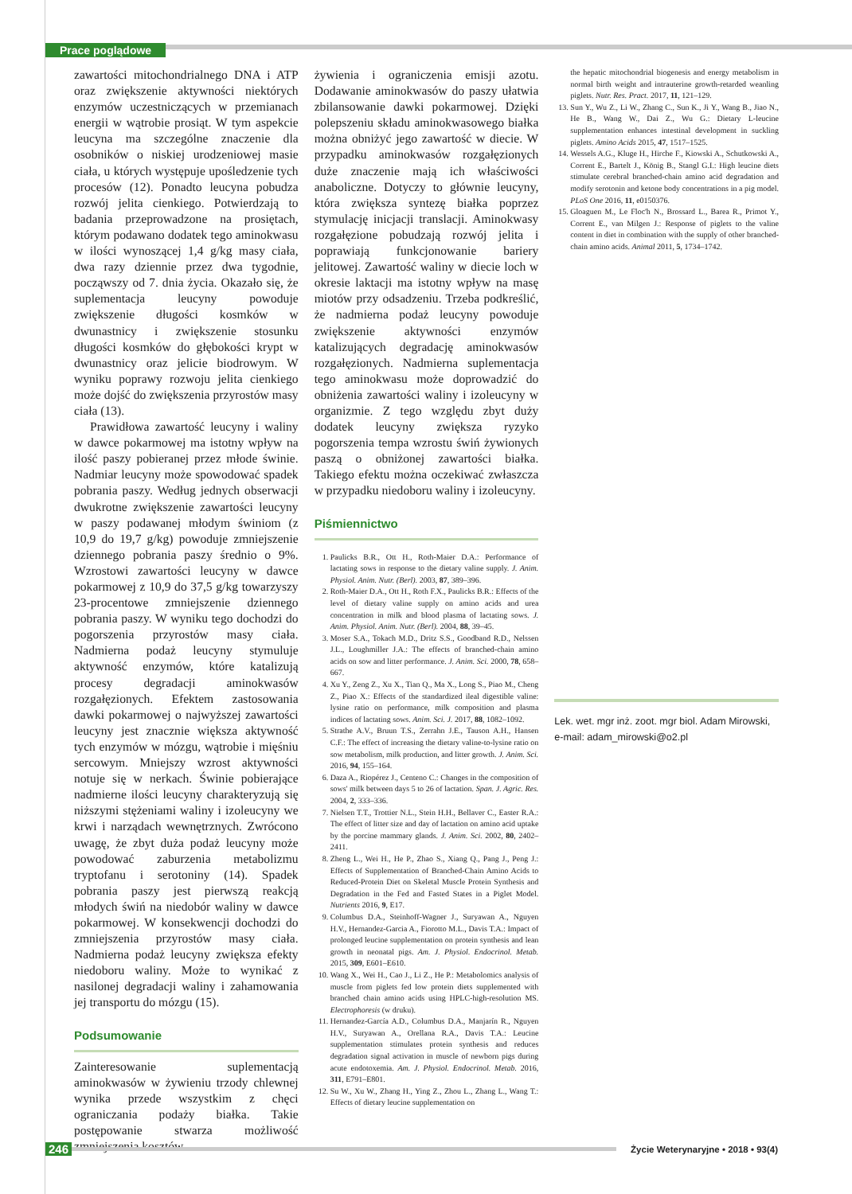Prace poglądowe
zawartości mitochondrialnego DNA i ATP oraz zwiększenie aktywności niektórych enzymów uczestniczących w przemianach energii w wątrobie prosiąt. W tym aspekcie leucyna ma szczególne znaczenie dla osobników o niskiej urodzeniowej masie ciała, u których występuje upośledzenie tych procesów (12). Ponadto leucyna pobudza rozwój jelita cienkiego. Potwierdzają to badania przeprowadzone na prosiętach, którym podawano dodatek tego aminokwasu w ilości wynoszącej 1,4 g/kg masy ciała, dwa razy dziennie przez dwa tygodnie, począwszy od 7. dnia życia. Okazało się, że suplementacja leucyny powoduje zwiększenie długości kosmków w dwunastnicy i zwiększenie stosunku długości kosmków do głębokości krypt w dwunastnicy oraz jelicie biodrowym. W wyniku poprawy rozwoju jelita cienkiego może dojść do zwiększenia przyrostów masy ciała (13).
Prawidłowa zawartość leucyny i waliny w dawce pokarmowej ma istotny wpływ na ilość paszy pobieranej przez młode świnie. Nadmiar leucyny może spowodować spadek pobrania paszy. Według jednych obserwacji dwukrotne zwiększenie zawartości leucyny w paszy podawanej młodym świniom (z 10,9 do 19,7 g/kg) powoduje zmniejszenie dziennego pobrania paszy średnio o 9%. Wzrostowi zawartości leucyny w dawce pokarmowej z 10,9 do 37,5 g/kg towarzyszy 23-procentowe zmniejszenie dziennego pobrania paszy. W wyniku tego dochodzi do pogorszenia przyrostów masy ciała. Nadmierna podaż leucyny stymuluje aktywność enzymów, które katalizują procesy degradacji aminokwasów rozgałęzionych. Efektem zastosowania dawki pokarmowej o najwyższej zawartości leucyny jest znacznie większa aktywność tych enzymów w mózgu, wątrobie i mięśniu sercowym. Mniejszy wzrost aktywności notuje się w nerkach. Świnie pobierające nadmierne ilości leucyny charakteryzują się niższymi stężeniami waliny i izoleucyny we krwi i narządach wewnętrznych. Zwrócono uwagę, że zbyt duża podaż leucyny może powodować zaburzenia metabolizmu tryptofanu i serotoniny (14). Spadek pobrania paszy jest pierwszą reakcją młodych świń na niedobór waliny w dawce pokarmowej. W konsekwencji dochodzi do zmniejszenia przyrostów masy ciała. Nadmierna podaż leucyny zwiększa efekty niedoboru waliny. Może to wynikać z nasilonej degradacji waliny i zahamowania jej transportu do mózgu (15).
Podsumowanie
Zainteresowanie suplementacją aminokwasów w żywieniu trzody chlewnej wynika przede wszystkim z chęci ograniczania podaży białka. Takie postępowanie stwarza możliwość zmniejszenia kosztów
żywienia i ograniczenia emisji azotu. Dodawanie aminokwasów do paszy ułatwia zbilansowanie dawki pokarmowej. Dzięki polepszeniu składu aminokwasowego białka można obniżyć jego zawartość w diecie. W przypadku aminokwasów rozgałęzionych duże znaczenie mają ich właściwości anaboliczne. Dotyczy to głównie leucyny, która zwiększa syntezę białka poprzez stymulację inicjacji translacji. Aminokwasy rozgałęzione pobudzają rozwój jelita i poprawiają funkcjonowanie bariery jelitowej. Zawartość waliny w diecie loch w okresie laktacji ma istotny wpływ na masę miotów przy odsadzeniu. Trzeba podkreślić, że nadmierna podaż leucyny powoduje zwiększenie aktywności enzymów katalizujących degradację aminokwasów rozgałęzionych. Nadmierna suplementacja tego aminokwasu może doprowadzić do obniżenia zawartości waliny i izoleucyny w organizmie. Z tego względu zbyt duży dodatek leucyny zwiększa ryzyko pogorszenia tempa wzrostu świń żywionych paszą o obniżonej zawartości białka. Takiego efektu można oczekiwać zwłaszcza w przypadku niedoboru waliny i izoleucyny.
Piśmiennictwo
1. Paulicks B.R., Ott H., Roth-Maier D.A.: Performance of lactating sows in response to the dietary valine supply. J. Anim. Physiol. Anim. Nutr. (Berl). 2003, 87, 389–396.
2. Roth-Maier D.A., Ott H., Roth F.X., Paulicks B.R.: Effects of the level of dietary valine supply on amino acids and urea concentration in milk and blood plasma of lactating sows. J. Anim. Physiol. Anim. Nutr. (Berl). 2004, 88, 39–45.
3. Moser S.A., Tokach M.D., Dritz S.S., Goodband R.D., Nelssen J.L., Loughmiller J.A.: The effects of branched-chain amino acids on sow and litter performance. J. Anim. Sci. 2000, 78, 658–667.
4. Xu Y., Zeng Z., Xu X., Tian Q., Ma X., Long S., Piao M., Cheng Z., Piao X.: Effects of the standardized ileal digestible valine: lysine ratio on performance, milk composition and plasma indices of lactating sows. Anim. Sci. J. 2017, 88, 1082–1092.
5. Strathe A.V., Bruun T.S., Zerrahn J.E., Tauson A.H., Hansen C.F.: The effect of increasing the dietary valine-to-lysine ratio on sow metabolism, milk production, and litter growth. J. Anim. Sci. 2016, 94, 155–164.
6. Daza A., Riopérez J., Centeno C.: Changes in the composition of sows' milk between days 5 to 26 of lactation. Span. J. Agric. Res. 2004, 2, 333–336.
7. Nielsen T.T., Trottier N.L., Stein H.H., Bellaver C., Easter R.A.: The effect of litter size and day of lactation on amino acid uptake by the porcine mammary glands. J. Anim. Sci. 2002, 80, 2402–2411.
8. Zheng L., Wei H., He P., Zhao S., Xiang Q., Pang J., Peng J.: Effects of Supplementation of Branched-Chain Amino Acids to Reduced-Protein Diet on Skeletal Muscle Protein Synthesis and Degradation in the Fed and Fasted States in a Piglet Model. Nutrients 2016, 9, E17.
9. Columbus D.A., Steinhoff-Wagner J., Suryawan A., Nguyen H.V., Hernandez-Garcia A., Fiorotto M.L., Davis T.A.: Impact of prolonged leucine supplementation on protein synthesis and lean growth in neonatal pigs. Am. J. Physiol. Endocrinol. Metab. 2015, 309, E601–E610.
10. Wang X., Wei H., Cao J., Li Z., He P.: Metabolomics analysis of muscle from piglets fed low protein diets supplemented with branched chain amino acids using HPLC-high-resolution MS. Electrophoresis (w druku).
11. Hernandez-García A.D., Columbus D.A., Manjarín R., Nguyen H.V., Suryawan A., Orellana R.A., Davis T.A.: Leucine supplementation stimulates protein synthesis and reduces degradation signal activation in muscle of newborn pigs during acute endotoxemia. Am. J. Physiol. Endocrinol. Metab. 2016, 311, E791–E801.
12. Su W., Xu W., Zhang H., Ying Z., Zhou L., Zhang L., Wang T.: Effects of dietary leucine supplementation on
the hepatic mitochondrial biogenesis and energy metabolism in normal birth weight and intrauterine growth-retarded weanling piglets. Nutr. Res. Pract. 2017, 11, 121–129.
13. Sun Y., Wu Z., Li W., Zhang C., Sun K., Ji Y., Wang B., Jiao N., He B., Wang W., Dai Z., Wu G.: Dietary L-leucine supplementation enhances intestinal development in suckling piglets. Amino Acids 2015, 47, 1517–1525.
14. Wessels A.G., Kluge H., Hirche F., Kiowski A., Schutkowski A., Corrent E., Bartelt J., König B., Stangl G.I.: High leucine diets stimulate cerebral branched-chain amino acid degradation and modify serotonin and ketone body concentrations in a pig model. PLoS One 2016, 11, e0150376.
15. Gloaguen M., Le Floc'h N., Brossard L., Barea R., Primot Y., Corrent E., van Milgen J.: Response of piglets to the valine content in diet in combination with the supply of other branched-chain amino acids. Animal 2011, 5, 1734–1742.
Lek. wet. mgr inż. zoot. mgr biol. Adam Mirowski,
e-mail: adam_mirowski@o2.pl
246
Życie Weterynaryjne • 2018 • 93(4)